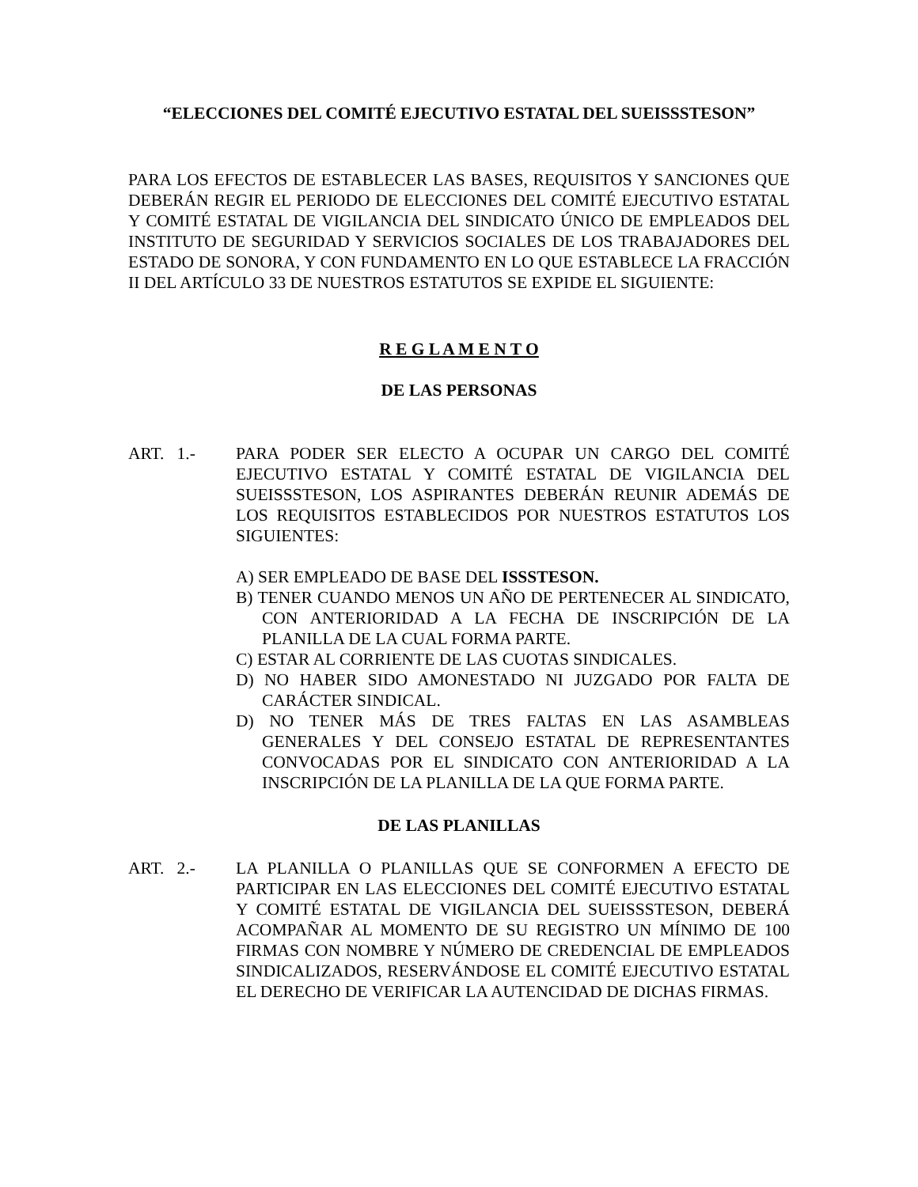“ELECCIONES DEL COMITÉ EJECUTIVO ESTATAL DEL SUEISSSTESON”
PARA LOS EFECTOS DE ESTABLECER LAS BASES, REQUISITOS Y SANCIONES QUE DEBERÁN REGIR EL PERIODO DE ELECCIONES DEL COMITÉ EJECUTIVO ESTATAL Y COMITÉ ESTATAL DE VIGILANCIA DEL SINDICATO ÚNICO DE EMPLEADOS DEL INSTITUTO DE SEGURIDAD Y SERVICIOS SOCIALES DE LOS TRABAJADORES DEL ESTADO DE SONORA, Y CON FUNDAMENTO EN LO QUE ESTABLECE LA FRACCIÓN II DEL ARTÍCULO 33 DE NUESTROS ESTATUTOS SE EXPIDE EL SIGUIENTE:
R E G L A M E N T O
DE LAS PERSONAS
ART. 1.- PARA PODER SER ELECTO A OCUPAR UN CARGO DEL COMITÉ EJECUTIVO ESTATAL Y COMITÉ ESTATAL DE VIGILANCIA DEL SUEISSSTESON, LOS ASPIRANTES DEBERÁN REUNIR ADEMÁS DE LOS REQUISITOS ESTABLECIDOS POR NUESTROS ESTATUTOS LOS SIGUIENTES:
A) SER EMPLEADO DE BASE DEL ISSSTESON.
B) TENER CUANDO MENOS UN AÑO DE PERTENECER AL SINDICATO, CON ANTERIORIDAD A LA FECHA DE INSCRIPCIÓN DE LA PLANILLA DE LA CUAL FORMA PARTE.
C) ESTAR AL CORRIENTE DE LAS CUOTAS SINDICALES.
D) NO HABER SIDO AMONESTADO NI JUZGADO POR FALTA DE CARÁCTER SINDICAL.
D) NO TENER MÁS DE TRES FALTAS EN LAS ASAMBLEAS GENERALES Y DEL CONSEJO ESTATAL DE REPRESENTANTES CONVOCADAS POR EL SINDICATO CON ANTERIORIDAD A LA INSCRIPCIÓN DE LA PLANILLA DE LA QUE FORMA PARTE.
DE LAS PLANILLAS
ART. 2.- LA PLANILLA O PLANILLAS QUE SE CONFORMEN A EFECTO DE PARTICIPAR EN LAS ELECCIONES DEL COMITÉ EJECUTIVO ESTATAL Y COMITÉ ESTATAL DE VIGILANCIA DEL SUEISSSTESON, DEBERÁ ACOMPAÑAR AL MOMENTO DE SU REGISTRO UN MÍNIMO DE 100 FIRMAS CON NOMBRE Y NÚMERO DE CREDENCIAL DE EMPLEADOS SINDICALIZADOS, RESERVÁNDOSE EL COMITÉ EJECUTIVO ESTATAL EL DERECHO DE VERIFICAR LA AUTENCIDAD DE DICHAS FIRMAS.